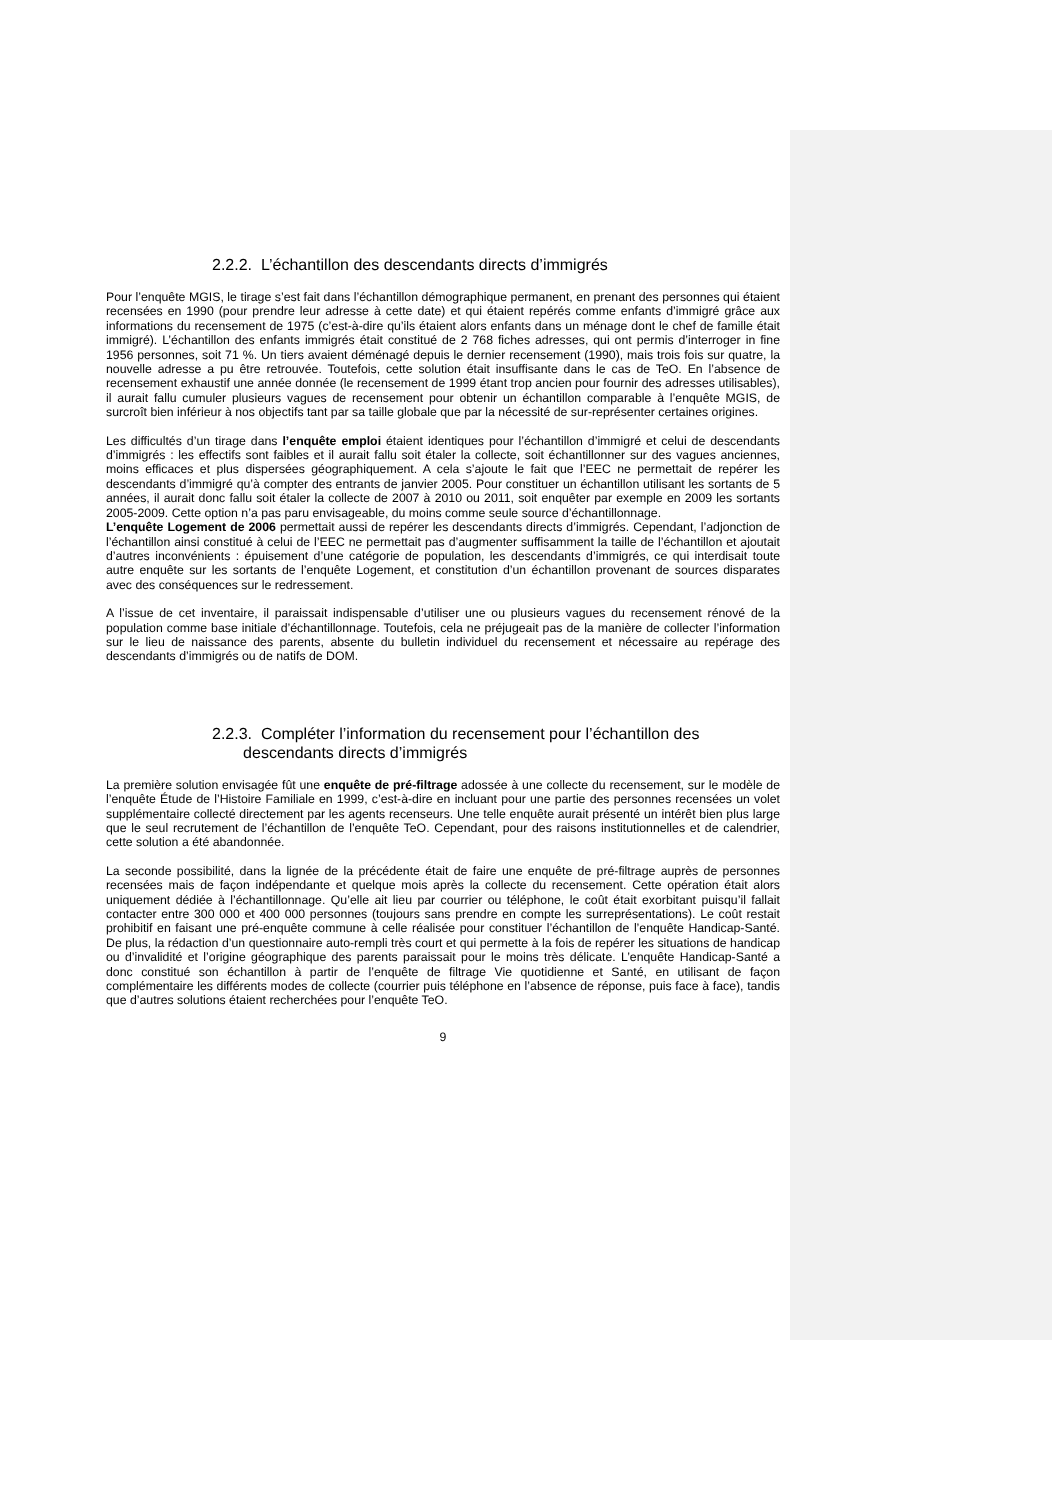2.2.2. L’échantillon des descendants directs d’immigrés
Pour l’enquête MGIS, le tirage s’est fait dans l’échantillon démographique permanent, en prenant des personnes qui étaient recensées en 1990 (pour prendre leur adresse à cette date) et qui étaient repérés comme enfants d’immigré grâce aux informations du recensement de 1975 (c’est-à-dire qu’ils étaient alors enfants dans un ménage dont le chef de famille était immigré). L’échantillon des enfants immigrés était constitué de 2 768 fiches adresses, qui ont permis d’interroger in fine 1956 personnes, soit 71 %. Un tiers avaient déménagé depuis le dernier recensement (1990), mais trois fois sur quatre, la nouvelle adresse a pu être retrouvée. Toutefois, cette solution était insuffisante dans le cas de TeO. En l’absence de recensement exhaustif une année donnée (le recensement de 1999 étant trop ancien pour fournir des adresses utilisables), il aurait fallu cumuler plusieurs vagues de recensement pour obtenir un échantillon comparable à l’enquête MGIS, de surcroît bien inférieur à nos objectifs tant par sa taille globale que par la nécessité de sur-représenter certaines origines.
Les difficultés d’un tirage dans l’enquête emploi étaient identiques pour l’échantillon d’immigré et celui de descendants d’immigrés : les effectifs sont faibles et il aurait fallu soit étaler la collecte, soit échantillonner sur des vagues anciennes, moins efficaces et plus dispersées géographiquement. A cela s’ajoute le fait que l’EEC ne permettait de repérer les descendants d’immigré qu’à compter des entrants de janvier 2005. Pour constituer un échantillon utilisant les sortants de 5 années, il aurait donc fallu soit étaler la collecte de 2007 à 2010 ou 2011, soit enquêter par exemple en 2009 les sortants 2005-2009. Cette option n’a pas paru envisageable, du moins comme seule source d’échantillonnage.
L’enquête Logement de 2006 permettait aussi de repérer les descendants directs d’immigrés. Cependant, l’adjonction de l’échantillon ainsi constitué à celui de l’EEC ne permettait pas d’augmenter suffisamment la taille de l’échantillon et ajoutait d’autres inconvénients : épuisement d’une catégorie de population, les descendants d’immigrés, ce qui interdisait toute autre enquête sur les sortants de l’enquête Logement, et constitution d’un échantillon provenant de sources disparates avec des conséquences sur le redressement.
A l’issue de cet inventaire, il paraissait indispensable d’utiliser une ou plusieurs vagues du recensement rénové de la population comme base initiale d’échantillonnage. Toutefois, cela ne préjugeait pas de la manière de collecter l’information sur le lieu de naissance des parents, absente du bulletin individuel du recensement et nécessaire au repérage des descendants d’immigrés ou de natifs de DOM.
2.2.3. Compléter l’information du recensement pour l’échantillon des
descendants directs d’immigrés
La première solution envisagée fût une enquête de pré-filtrage adossée à une collecte du recensement, sur le modèle de l’enquête Étude de l’Histoire Familiale en 1999, c’est-à-dire en incluant pour une partie des personnes recensées un volet supplémentaire collecté directement par les agents recenseurs. Une telle enquête aurait présenté un intérêt bien plus large que le seul recrutement de l’échantillon de l’enquête TeO. Cependant, pour des raisons institutionnelles et de calendrier, cette solution a été abandonnée.
La seconde possibilité, dans la lignée de la précédente était de faire une enquête de pré-filtrage auprès de personnes recensées mais de façon indépendante et quelque mois après la collecte du recensement. Cette opération était alors uniquement dédiée à l’échantillonnage. Qu’elle ait lieu par courrier ou téléphone, le coût était exorbitant puisqu’il fallait contacter entre 300 000 et 400 000 personnes (toujours sans prendre en compte les surreprésentations). Le coût restait prohibitif en faisant une pré-enquête commune à celle réalisée pour constituer l’échantillon de l’enquête Handicap-Santé. De plus, la rédaction d’un questionnaire auto-rempli très court et qui permette à la fois de repérer les situations de handicap ou d’invalidité et l’origine géographique des parents paraissait pour le moins très délicate. L’enquête Handicap-Santé a donc constitué son échantillon à partir de l’enquête de filtrage Vie quotidienne et Santé, en utilisant de façon complémentaire les différents modes de collecte (courrier puis téléphone en l’absence de réponse, puis face à face), tandis que d’autres solutions étaient recherchées pour l’enquête TeO.
9